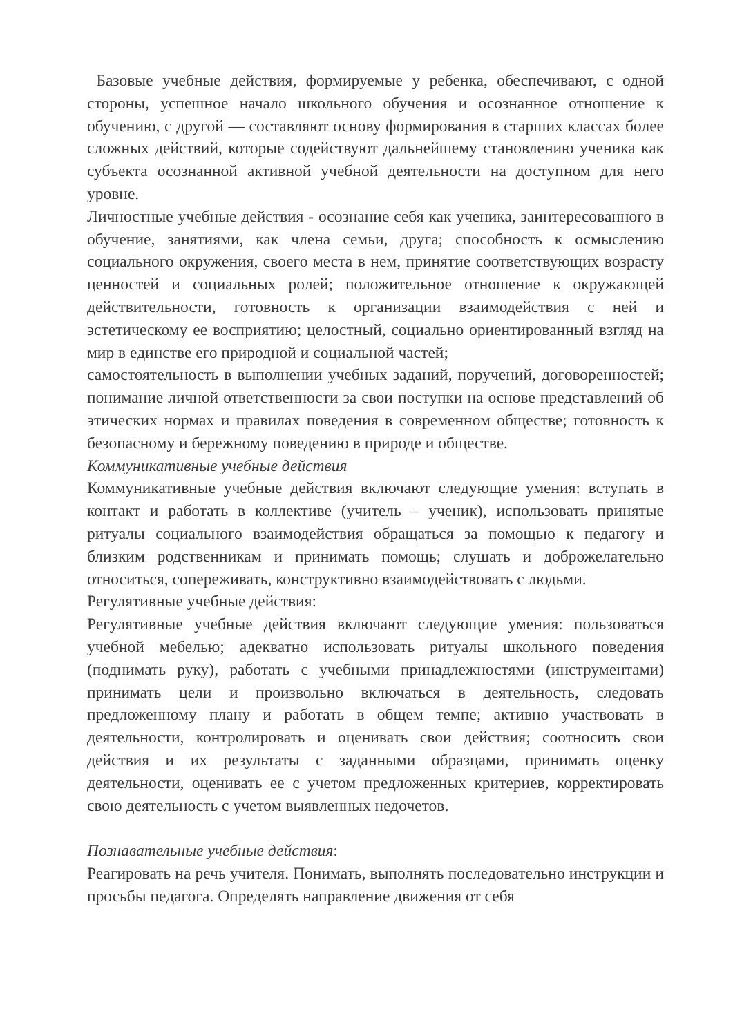Базовые учебные действия, формируемые у ребенка, обеспечивают, с одной стороны, успешное начало школьного обучения и осознанное отношение к обучению, с другой — составляют основу формирования в старших классах более сложных действий, которые содействуют дальнейшему становлению ученика как субъекта осознанной активной учебной деятельности на доступном для него уровне.
Личностные учебные действия - осознание себя как ученика, заинтересованного в обучение, занятиями, как члена семьи, друга; способность к осмыслению социального окружения, своего места в нем, принятие соответствующих возрасту ценностей и социальных ролей; положительное отношение к окружающей действительности, готовность к организации взаимодействия с ней и эстетическому ее восприятию; целостный, социально ориентированный взгляд на мир в единстве его природной и социальной частей;
самостоятельность в выполнении учебных заданий, поручений, договоренностей; понимание личной ответственности за свои поступки на основе представлений об этических нормах и правилах поведения в современном обществе; готовность к безопасному и бережному поведению в природе и обществе.
Коммуникативные учебные действия
Коммуникативные учебные действия включают следующие умения: вступать в контакт и работать в коллективе (учитель – ученик), использовать принятые ритуалы социального взаимодействия обращаться за помощью к педагогу и близким родственникам и принимать помощь; слушать и доброжелательно относиться, сопереживать, конструктивно взаимодействовать с людьми.
Регулятивные учебные действия:
Регулятивные учебные действия включают следующие умения: пользоваться учебной мебелью; адекватно использовать ритуалы школьного поведения (поднимать руку), работать с учебными принадлежностями (инструментами) принимать цели и произвольно включаться в деятельность, следовать предложенному плану и работать в общем темпе; активно участвовать в деятельности, контролировать и оценивать свои действия; соотносить свои действия и их результаты с заданными образцами, принимать оценку деятельности, оценивать ее с учетом предложенных критериев, корректировать свою деятельность с учетом выявленных недочетов.
Познавательные учебные действия:
Реагировать на речь учителя. Понимать, выполнять последовательно инструкции и просьбы педагога. Определять направление движения от себя